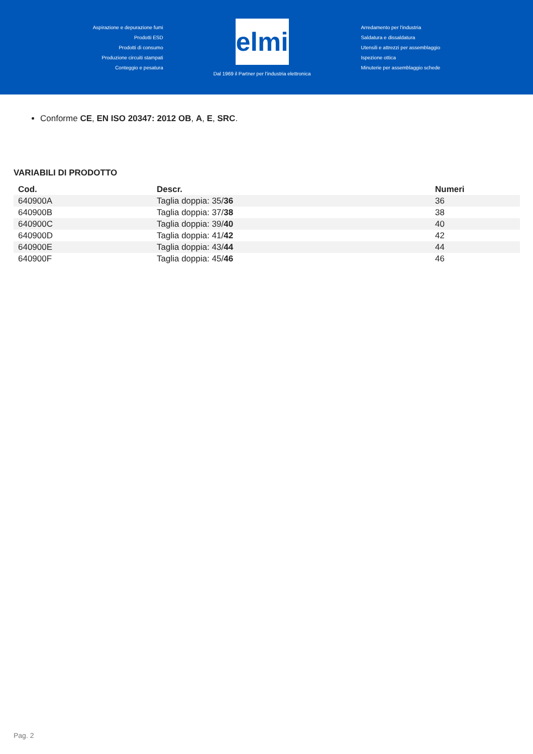Aspirazione e depurazione fumi
Prodotti ESD
Prodotti di consumo
Produzione circuiti stampati
Conteggio e pesatura
elmi
Dal 1969 il Partner per l'industria elettronica
Arredamento per l'industria
Saldatura e dissaldatura
Utensili e attrezzi per assemblaggio
Ispezione ottica
Minuterie per assemblaggio schede
Conforme CE, EN ISO 20347: 2012 OB, A, E, SRC.
VARIABILI DI PRODOTTO
| Cod. | Descr. | Numeri |
| --- | --- | --- |
| 640900A | Taglia doppia: 35/ 36 | 36 |
| 640900B | Taglia doppia: 37/ 38 | 38 |
| 640900C | Taglia doppia: 39/ 40 | 40 |
| 640900D | Taglia doppia: 41/ 42 | 42 |
| 640900E | Taglia doppia: 43/ 44 | 44 |
| 640900F | Taglia doppia: 45/ 46 | 46 |
Pag. 2